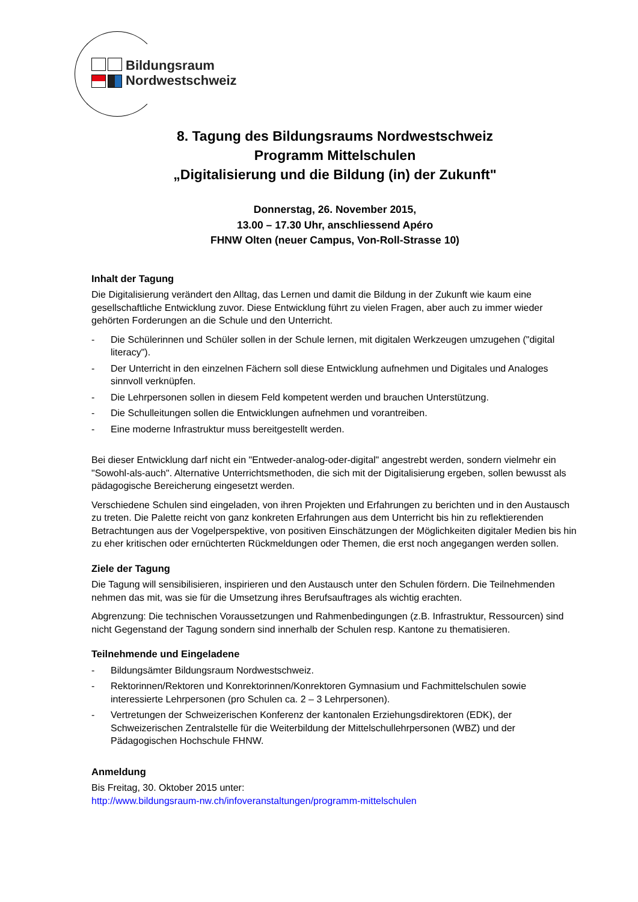Bildungsraum
Nordwestschweiz
8. Tagung des Bildungsraums Nordwestschweiz
Programm Mittelschulen
„Digitalisierung und die Bildung (in) der Zukunft"
Donnerstag, 26. November 2015,
13.00 – 17.30 Uhr, anschliessend Apéro
FHNW Olten (neuer Campus, Von-Roll-Strasse 10)
Inhalt der Tagung
Die Digitalisierung verändert den Alltag, das Lernen und damit die Bildung in der Zukunft wie kaum eine gesellschaftliche Entwicklung zuvor. Diese Entwicklung führt zu vielen Fragen, aber auch zu immer wieder gehörten Forderungen an die Schule und den Unterricht.
- Die Schülerinnen und Schüler sollen in der Schule lernen, mit digitalen Werkzeugen umzugehen ("digital literacy").
- Der Unterricht in den einzelnen Fächern soll diese Entwicklung aufnehmen und Digitales und Analoges sinnvoll verknüpfen.
- Die Lehrpersonen sollen in diesem Feld kompetent werden und brauchen Unterstützung.
- Die Schulleitungen sollen die Entwicklungen aufnehmen und vorantreiben.
- Eine moderne Infrastruktur muss bereitgestellt werden.
Bei dieser Entwicklung darf nicht ein "Entweder-analog-oder-digital" angestrebt werden, sondern vielmehr ein "Sowohl-als-auch". Alternative Unterrichtsmethoden, die sich mit der Digitalisierung ergeben, sollen bewusst als pädagogische Bereicherung eingesetzt werden.
Verschiedene Schulen sind eingeladen, von ihren Projekten und Erfahrungen zu berichten und in den Austausch zu treten. Die Palette reicht von ganz konkreten Erfahrungen aus dem Unterricht bis hin zu reflektierenden Betrachtungen aus der Vogelperspektive, von positiven Einschätzungen der Möglichkeiten digitaler Medien bis hin zu eher kritischen oder ernüchterten Rückmeldungen oder Themen, die erst noch angegangen werden sollen.
Ziele der Tagung
Die Tagung will sensibilisieren, inspirieren und den Austausch unter den Schulen fördern. Die Teilnehmenden nehmen das mit, was sie für die Umsetzung ihres Berufsauftrages als wichtig erachten.
Abgrenzung: Die technischen Voraussetzungen und Rahmenbedingungen (z.B. Infrastruktur, Ressourcen) sind nicht Gegenstand der Tagung sondern sind innerhalb der Schulen resp. Kantone zu thematisieren.
Teilnehmende und Eingeladene
- Bildungsämter Bildungsraum Nordwestschweiz.
- Rektorinnen/Rektoren und Konrektorinnen/Konrektoren Gymnasium und Fachmittelschulen sowie interessierte Lehrpersonen (pro Schulen ca. 2 – 3 Lehrpersonen).
- Vertretungen der Schweizerischen Konferenz der kantonalen Erziehungsdirektoren (EDK), der Schweizerischen Zentralstelle für die Weiterbildung der Mittelschullehrpersonen (WBZ) und der Pädagogischen Hochschule FHNW.
Anmeldung
Bis Freitag, 30. Oktober 2015 unter:
http://www.bildungsraum-nw.ch/infoveranstaltungen/programm-mittelschulen